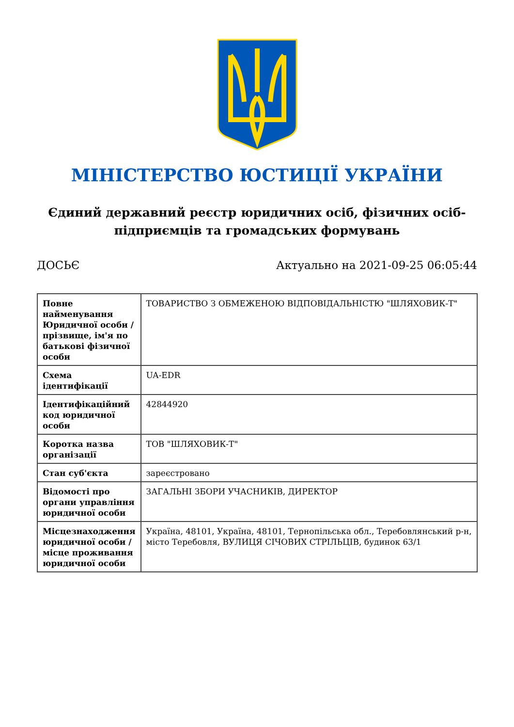МІНІСТЕРСТВО ЮСТИЦІЇ УКРАЇНИ
Єдиний державний реєстр юридичних осіб, фізичних осіб-підприємців та громадських формувань
ДОСЬЄ Актуально на 2021-09-25 06:05:44
| Повне найменування Юридичної особи / прізвище, ім'я по батькові фізичної особи | ТОВАРИСТВО З ОБМЕЖЕНОЮ ВІДПОВІДАЛЬНІСТЮ "ШЛЯХОВИК-Т" |
| Схема ідентифікації | UA-EDR |
| Ідентифікаційний код юридичної особи | 42844920 |
| Коротка назва організації | ТОВ "ШЛЯХОВИК-Т" |
| Стан суб'єкта | зареєстровано |
| Відомості про органи управління юридичної особи | ЗАГАЛЬНІ ЗБОРИ УЧАСНИКІВ, ДИРЕКТОР |
| Місцезнаходження юридичної особи / місце проживання юридичної особи | Україна, 48101, Україна, 48101, Тернопільська обл., Теребовлянський р-н, місто Теребовля, ВУЛИЦЯ СІЧОВИХ СТРІЛЬЦІВ, будинок 63/1 |